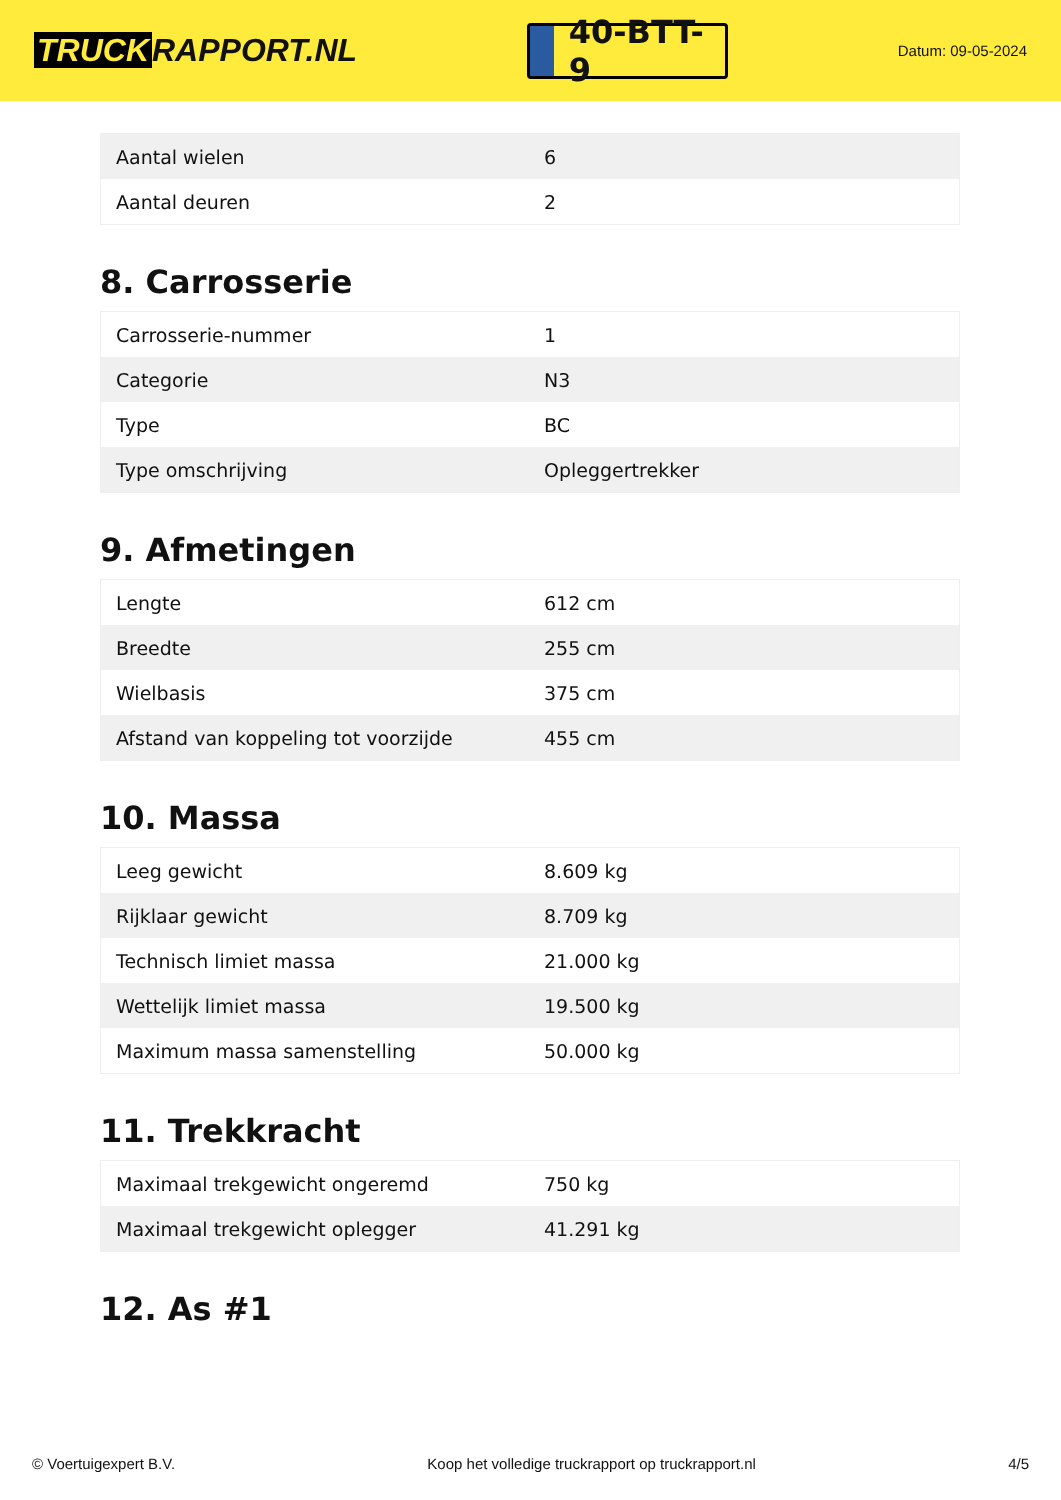TRUCK RAPPORT.NL
40-BTT-9
Datum: 09-05-2024
| Aantal wielen | 6 |
| Aantal deuren | 2 |
8. Carrosserie
| Carrosserie-nummer | 1 |
| Categorie | N3 |
| Type | BC |
| Type omschrijving | Opleggertrekker |
9. Afmetingen
| Lengte | 612 cm |
| Breedte | 255 cm |
| Wielbasis | 375 cm |
| Afstand van koppeling tot voorzijde | 455 cm |
10. Massa
| Leeg gewicht | 8.609 kg |
| Rijklaar gewicht | 8.709 kg |
| Technisch limiet massa | 21.000 kg |
| Wettelijk limiet massa | 19.500 kg |
| Maximum massa samenstelling | 50.000 kg |
11. Trekkracht
| Maximaal trekgewicht ongeremd | 750 kg |
| Maximaal trekgewicht oplegger | 41.291 kg |
12. As #1
© Voertuigexpert B.V. Koop het volledige truckrapport op truckrapport.nl 4/5